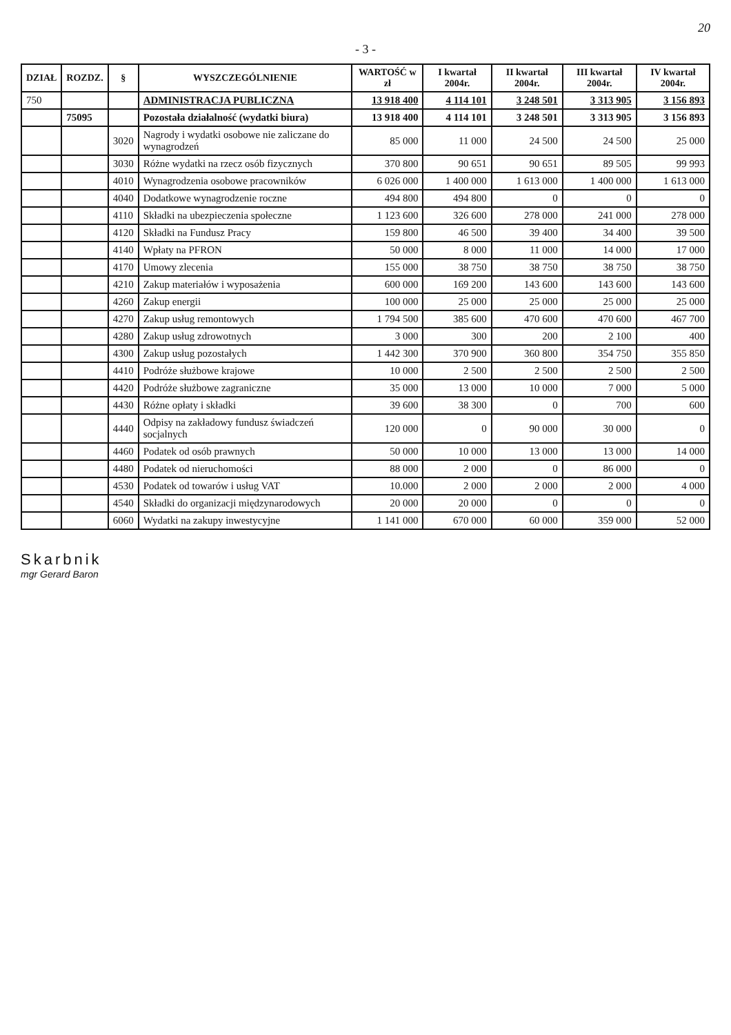20
- 3 -
| DZIAŁ | ROZDZ. | § | WYSZCZEGÓLNIENIE | WARTOŚĆ w zł | I kwartał 2004r. | II kwartał 2004r. | III kwartał 2004r. | IV kwartał 2004r. |
| --- | --- | --- | --- | --- | --- | --- | --- | --- |
| 750 | | | ADMINISTRACJA PUBLICZNA | 13 918 400 | 4 114 101 | 3 248 501 | 3 313 905 | 3 156 893 |
| | 75095 | | Pozostała działalność (wydatki biura) | 13 918 400 | 4 114 101 | 3 248 501 | 3 313 905 | 3 156 893 |
| | | 3020 | Nagrody i wydatki osobowe nie zaliczane do wynagrodzeń | 85 000 | 11 000 | 24 500 | 24 500 | 25 000 |
| | | 3030 | Różne wydatki na rzecz osób fizycznych | 370 800 | 90 651 | 90 651 | 89 505 | 99 993 |
| | | 4010 | Wynagrodzenia osobowe pracowników | 6 026 000 | 1 400 000 | 1 613 000 | 1 400 000 | 1 613 000 |
| | | 4040 | Dodatkowe wynagrodzenie roczne | 494 800 | 494 800 | 0 | 0 | 0 |
| | | 4110 | Składki na ubezpieczenia społeczne | 1 123 600 | 326 600 | 278 000 | 241 000 | 278 000 |
| | | 4120 | Składki na Fundusz Pracy | 159 800 | 46 500 | 39 400 | 34 400 | 39 500 |
| | | 4140 | Wpłaty na PFRON | 50 000 | 8 000 | 11 000 | 14 000 | 17 000 |
| | | 4170 | Umowy zlecenia | 155 000 | 38 750 | 38 750 | 38 750 | 38 750 |
| | | 4210 | Zakup materiałów i wyposażenia | 600 000 | 169 200 | 143 600 | 143 600 | 143 600 |
| | | 4260 | Zakup energii | 100 000 | 25 000 | 25 000 | 25 000 | 25 000 |
| | | 4270 | Zakup usług remontowych | 1 794 500 | 385 600 | 470 600 | 470 600 | 467 700 |
| | | 4280 | Zakup usług zdrowotnych | 3 000 | 300 | 200 | 2 100 | 400 |
| | | 4300 | Zakup usług pozostałych | 1 442 300 | 370 900 | 360 800 | 354 750 | 355 850 |
| | | 4410 | Podróże służbowe krajowe | 10 000 | 2 500 | 2 500 | 2 500 | 2 500 |
| | | 4420 | Podróże służbowe zagraniczne | 35 000 | 13 000 | 10 000 | 7 000 | 5 000 |
| | | 4430 | Różne opłaty i składki | 39 600 | 38 300 | 0 | 700 | 600 |
| | | 4440 | Odpisy na zakładowy fundusz świadczeń socjalnych | 120 000 | 0 | 90 000 | 30 000 | 0 |
| | | 4460 | Podatek od osób prawnych | 50 000 | 10 000 | 13 000 | 13 000 | 14 000 |
| | | 4480 | Podatek od nieruchomości | 88 000 | 2 000 | 0 | 86 000 | 0 |
| | | 4530 | Podatek od towarów i usług VAT | 10.000 | 2 000 | 2 000 | 2 000 | 4 000 |
| | | 4540 | Składki do organizacji międzynarodowych | 20 000 | 20 000 | 0 | 0 | 0 |
| | | 6060 | Wydatki na zakupy inwestycyjne | 1 141 000 | 670 000 | 60 000 | 359 000 | 52 000 |
Skarbnik
mgr Gerard Baron